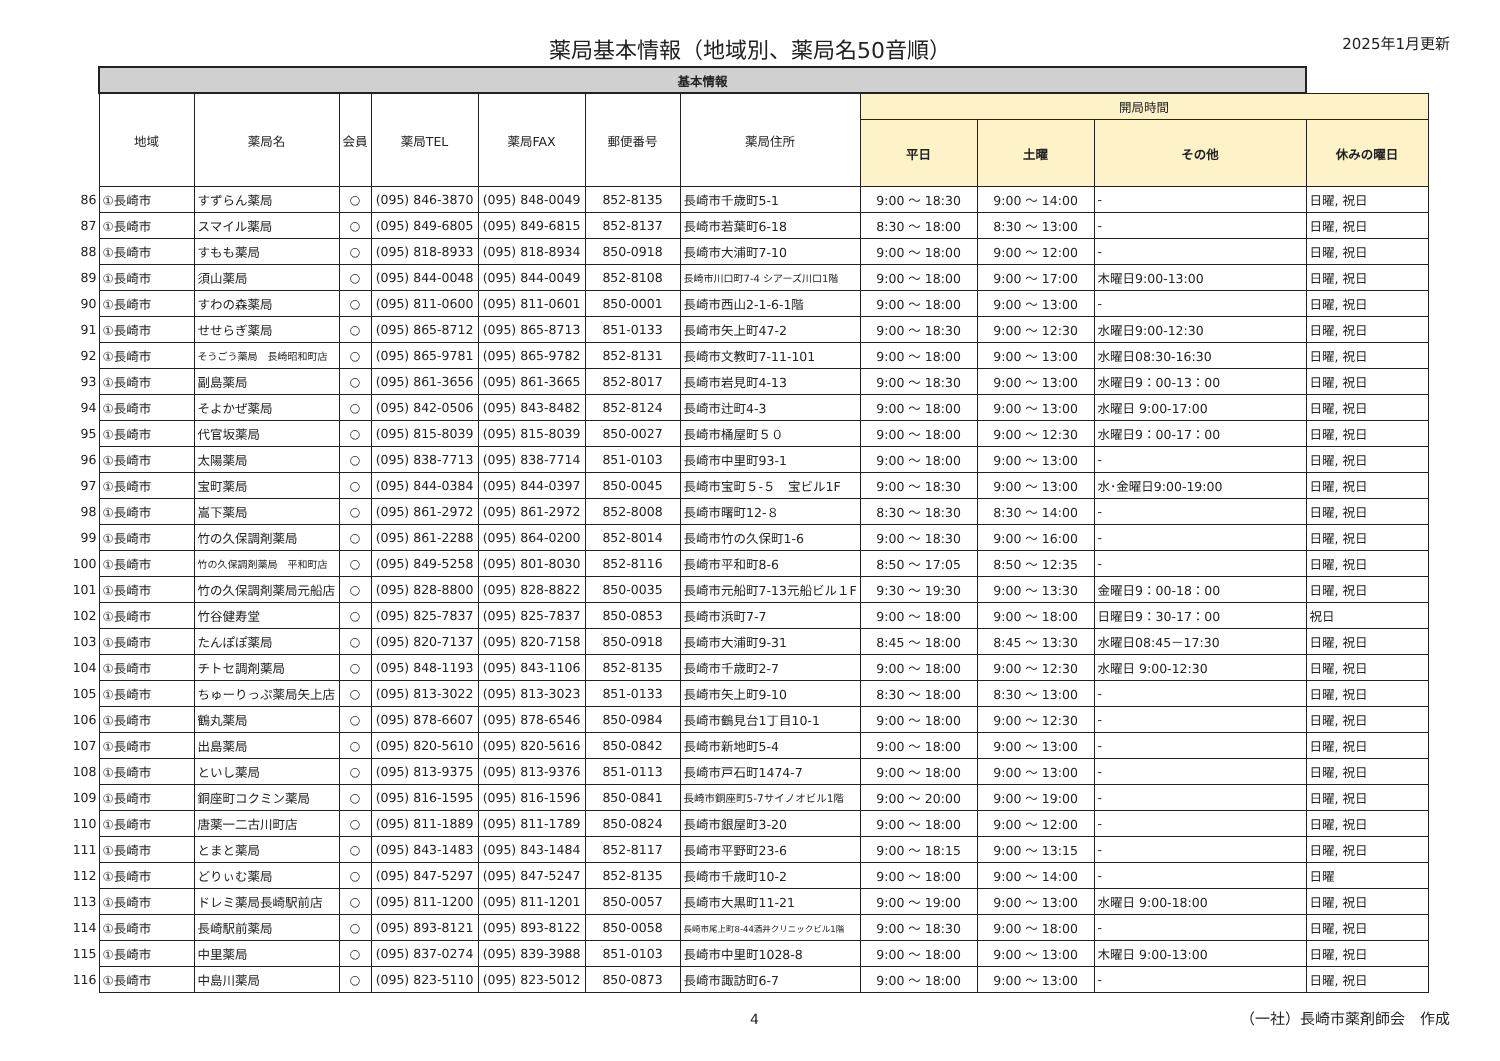薬局基本情報（地域別、薬局名50音順）
2025年1月更新
| | 基本情報 | | | | | | | | | | |
| | 地域 | 薬局名 | 会員 | 薬局TEL | 薬局FAX | 郵便番号 | 薬局住所 | 開局時間 | | | |
| | | | | | | | | 平日 | 土曜 | その他 | 休みの曜日 |
| 86 | ①長崎市 | すずらん薬局 | ○ | (095) 846-3870 | (095) 848-0049 | 852-8135 | 長崎市千歳町5-1 | 9:00 ～ 18:30 | 9:00 ～ 14:00 | - | 日曜, 祝日 |
| 87 | ①長崎市 | スマイル薬局 | ○ | (095) 849-6805 | (095) 849-6815 | 852-8137 | 長崎市若葉町6-18 | 8:30 ～ 18:00 | 8:30 ～ 13:00 | - | 日曜, 祝日 |
| 88 | ①長崎市 | すもも薬局 | ○ | (095) 818-8933 | (095) 818-8934 | 850-0918 | 長崎市大浦町7-10 | 9:00 ～ 18:00 | 9:00 ～ 12:00 | - | 日曜, 祝日 |
| 89 | ①長崎市 | 須山薬局 | ○ | (095) 844-0048 | (095) 844-0049 | 852-8108 | 長崎市川口町7-4 シアーズ川口1階 | 9:00 ～ 18:00 | 9:00 ～ 17:00 | 木曜日9:00-13:00 | 日曜, 祝日 |
| 90 | ①長崎市 | すわの森薬局 | ○ | (095) 811-0600 | (095) 811-0601 | 850-0001 | 長崎市西山2-1-6-1階 | 9:00 ～ 18:00 | 9:00 ～ 13:00 | - | 日曜, 祝日 |
| 91 | ①長崎市 | せせらぎ薬局 | ○ | (095) 865-8712 | (095) 865-8713 | 851-0133 | 長崎市矢上町47-2 | 9:00 ～ 18:30 | 9:00 ～ 12:30 | 水曜日9:00-12:30 | 日曜, 祝日 |
| 92 | ①長崎市 | そうごう薬局 長崎昭和町店 | ○ | (095) 865-9781 | (095) 865-9782 | 852-8131 | 長崎市文教町7-11-101 | 9:00 ～ 18:00 | 9:00 ～ 13:00 | 水曜日08:30-16:30 | 日曜, 祝日 |
| 93 | ①長崎市 | 副島薬局 | ○ | (095) 861-3656 | (095) 861-3665 | 852-8017 | 長崎市岩見町4-13 | 9:00 ～ 18:30 | 9:00 ～ 13:00 | 水曜日9：00-13：00 | 日曜, 祝日 |
| 94 | ①長崎市 | そよかぜ薬局 | ○ | (095) 842-0506 | (095) 843-8482 | 852-8124 | 長崎市辻町4-3 | 9:00 ～ 18:00 | 9:00 ～ 13:00 | 水曜日 9:00-17:00 | 日曜, 祝日 |
| 95 | ①長崎市 | 代官坂薬局 | ○ | (095) 815-8039 | (095) 815-8039 | 850-0027 | 長崎市桶屋町５０ | 9:00 ～ 18:00 | 9:00 ～ 12:30 | 水曜日9：00-17：00 | 日曜, 祝日 |
| 96 | ①長崎市 | 太陽薬局 | ○ | (095) 838-7713 | (095) 838-7714 | 851-0103 | 長崎市中里町93-1 | 9:00 ～ 18:00 | 9:00 ～ 13:00 | - | 日曜, 祝日 |
| 97 | ①長崎市 | 宝町薬局 | ○ | (095) 844-0384 | (095) 844-0397 | 850-0045 | 長崎市宝町５-５ 宝ビル1F | 9:00 ～ 18:30 | 9:00 ～ 13:00 | 水･金曜日9:00-19:00 | 日曜, 祝日 |
| 98 | ①長崎市 | 嵩下薬局 | ○ | (095) 861-2972 | (095) 861-2972 | 852-8008 | 長崎市曙町12-８ | 8:30 ～ 18:30 | 8:30 ～ 14:00 | - | 日曜, 祝日 |
| 99 | ①長崎市 | 竹の久保調剤薬局 | ○ | (095) 861-2288 | (095) 864-0200 | 852-8014 | 長崎市竹の久保町1-6 | 9:00 ～ 18:30 | 9:00 ～ 16:00 | - | 日曜, 祝日 |
| 100 | ①長崎市 | 竹の久保調剤薬局 平和町店 | ○ | (095) 849-5258 | (095) 801-8030 | 852-8116 | 長崎市平和町8-6 | 8:50 ～ 17:05 | 8:50 ～ 12:35 | - | 日曜, 祝日 |
| 101 | ①長崎市 | 竹の久保調剤薬局元船店 | ○ | (095) 828-8800 | (095) 828-8822 | 850-0035 | 長崎市元船町7-13元船ビル１F | 9:30 ～ 19:30 | 9:00 ～ 13:30 | 金曜日9：00-18：00 | 日曜, 祝日 |
| 102 | ①長崎市 | 竹谷健寿堂 | ○ | (095) 825-7837 | (095) 825-7837 | 850-0853 | 長崎市浜町7-7 | 9:00 ～ 18:00 | 9:00 ～ 18:00 | 日曜日9：30-17：00 | 祝日 |
| 103 | ①長崎市 | たんぽぽ薬局 | ○ | (095) 820-7137 | (095) 820-7158 | 850-0918 | 長崎市大浦町9-31 | 8:45 ～ 18:00 | 8:45 ～ 13:30 | 水曜日08:45－17:30 | 日曜, 祝日 |
| 104 | ①長崎市 | チトセ調剤薬局 | ○ | (095) 848-1193 | (095) 843-1106 | 852-8135 | 長崎市千歳町2-7 | 9:00 ～ 18:00 | 9:00 ～ 12:30 | 水曜日 9:00-12:30 | 日曜, 祝日 |
| 105 | ①長崎市 | ちゅーりっぷ薬局矢上店 | ○ | (095) 813-3022 | (095) 813-3023 | 851-0133 | 長崎市矢上町9-10 | 8:30 ～ 18:00 | 8:30 ～ 13:00 | - | 日曜, 祝日 |
| 106 | ①長崎市 | 鶴丸薬局 | ○ | (095) 878-6607 | (095) 878-6546 | 850-0984 | 長崎市鶴見台1丁目10-1 | 9:00 ～ 18:00 | 9:00 ～ 12:30 | - | 日曜, 祝日 |
| 107 | ①長崎市 | 出島薬局 | ○ | (095) 820-5610 | (095) 820-5616 | 850-0842 | 長崎市新地町5-4 | 9:00 ～ 18:00 | 9:00 ～ 13:00 | - | 日曜, 祝日 |
| 108 | ①長崎市 | といし薬局 | ○ | (095) 813-9375 | (095) 813-9376 | 851-0113 | 長崎市戸石町1474-7 | 9:00 ～ 18:00 | 9:00 ～ 13:00 | - | 日曜, 祝日 |
| 109 | ①長崎市 | 銅座町コクミン薬局 | ○ | (095) 816-1595 | (095) 816-1596 | 850-0841 | 長崎市銅座町5-7サイノオビル1階 | 9:00 ～ 20:00 | 9:00 ～ 19:00 | - | 日曜, 祝日 |
| 110 | ①長崎市 | 唐薬一二古川町店 | ○ | (095) 811-1889 | (095) 811-1789 | 850-0824 | 長崎市銀屋町3-20 | 9:00 ～ 18:00 | 9:00 ～ 12:00 | - | 日曜, 祝日 |
| 111 | ①長崎市 | とまと薬局 | ○ | (095) 843-1483 | (095) 843-1484 | 852-8117 | 長崎市平野町23-6 | 9:00 ～ 18:15 | 9:00 ～ 13:15 | - | 日曜, 祝日 |
| 112 | ①長崎市 | どりぃむ薬局 | ○ | (095) 847-5297 | (095) 847-5247 | 852-8135 | 長崎市千歳町10-2 | 9:00 ～ 18:00 | 9:00 ～ 14:00 | - | 日曜 |
| 113 | ①長崎市 | ドレミ薬局長崎駅前店 | ○ | (095) 811-1200 | (095) 811-1201 | 850-0057 | 長崎市大黒町11-21 | 9:00 ～ 19:00 | 9:00 ～ 13:00 | 水曜日 9:00-18:00 | 日曜, 祝日 |
| 114 | ①長崎市 | 長崎駅前薬局 | ○ | (095) 893-8121 | (095) 893-8122 | 850-0058 | 長崎市尾上町8-44酒井クリニックビル1階 | 9:00 ～ 18:30 | 9:00 ～ 18:00 | - | 日曜, 祝日 |
| 115 | ①長崎市 | 中里薬局 | ○ | (095) 837-0274 | (095) 839-3988 | 851-0103 | 長崎市中里町1028-8 | 9:00 ～ 18:00 | 9:00 ～ 13:00 | 木曜日 9:00-13:00 | 日曜, 祝日 |
| 116 | ①長崎市 | 中島川薬局 | ○ | (095) 823-5110 | (095) 823-5012 | 850-0873 | 長崎市諏訪町6-7 | 9:00 ～ 18:00 | 9:00 ～ 13:00 | - | 日曜, 祝日 |
4 （一社）長崎市薬剤師会　作成